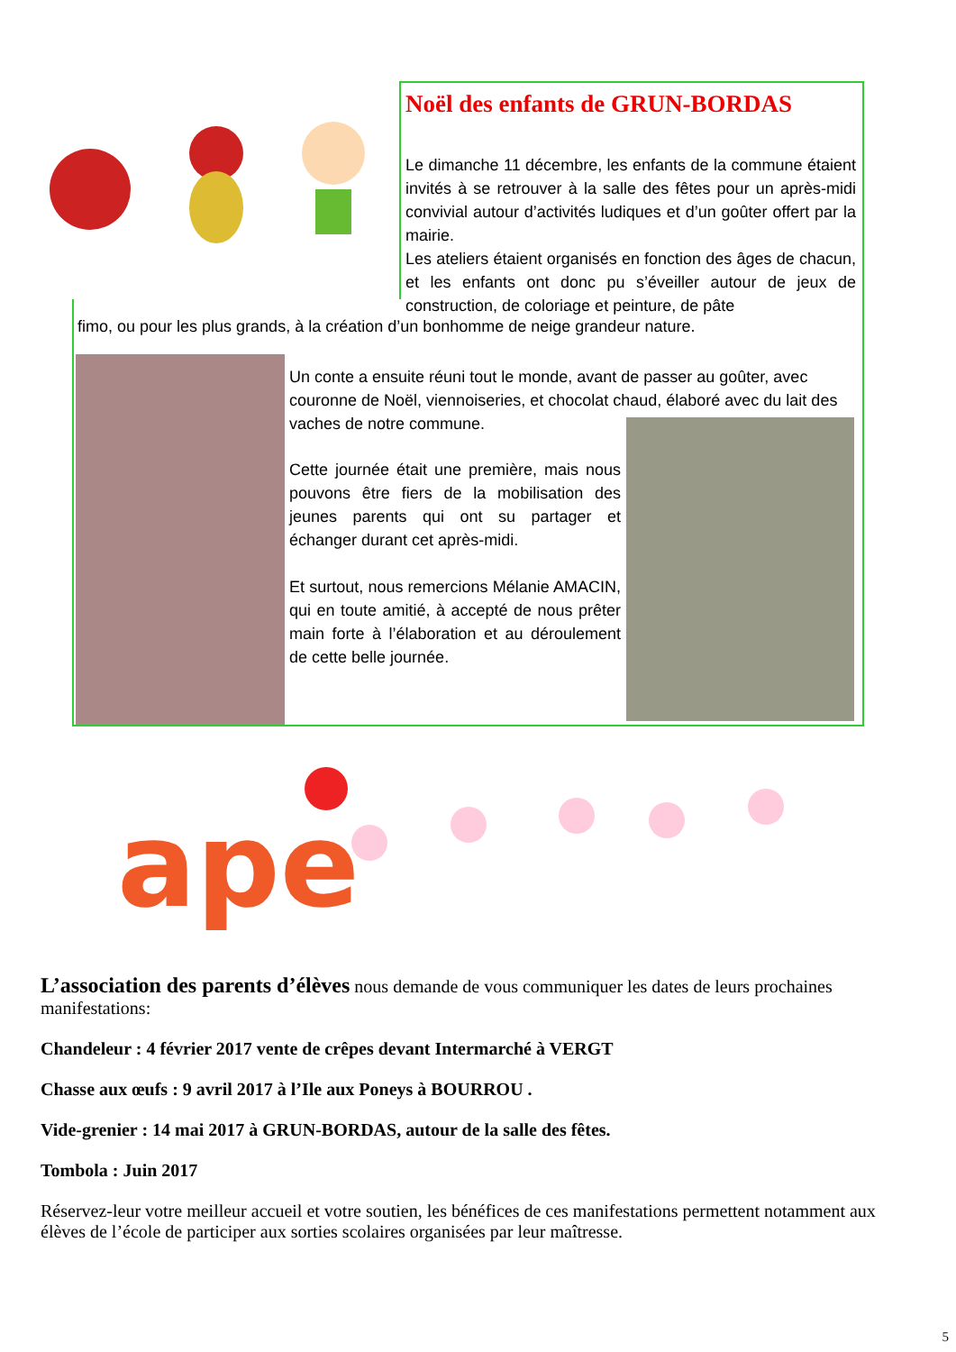Noël des enfants de GRUN-BORDAS
Le dimanche 11 décembre, les enfants de la commune étaient invités à se retrouver à la salle des fêtes pour un après-midi convivial autour d’activités ludiques et d’un goûter offert par la mairie.
Les ateliers étaient organisés en fonction des âges de chacun, et les enfants ont donc pu s’éveiller autour de jeux de construction, de coloriage et peinture, de pâte
fimo, ou pour les plus grands, à la création d’un bonhomme de neige grandeur nature.
Un conte a ensuite réuni tout le monde, avant de passer au goûter, avec couronne de Noël, viennoiseries, et chocolat chaud, élaboré avec du lait des vaches de notre commune.
Cette journée était une première, mais nous pouvons être fiers de la mobilisation des jeunes parents qui ont su partager et échanger durant cet après-midi.
Et surtout, nous remercions Mélanie AMACIN, qui en toute amitié, à accepté de nous prêter main forte à l’élaboration et au déroulement de cette belle journée.
ape
L’association des parents d’élèves nous demande de vous communiquer les dates de leurs prochaines manifestations:
Chandeleur : 4 février 2017 vente de crêpes devant Intermarché à VERGT
Chasse aux œufs : 9 avril 2017 à l’Ile aux Poneys à BOURROU .
Vide-grenier : 14 mai 2017 à GRUN-BORDAS, autour de la salle des fêtes.
Tombola : Juin 2017
Réservez-leur votre meilleur accueil et votre soutien, les bénéfices de ces manifestations permettent notamment aux élèves de l’école de participer aux sorties scolaires organisées par leur maîtresse.
5